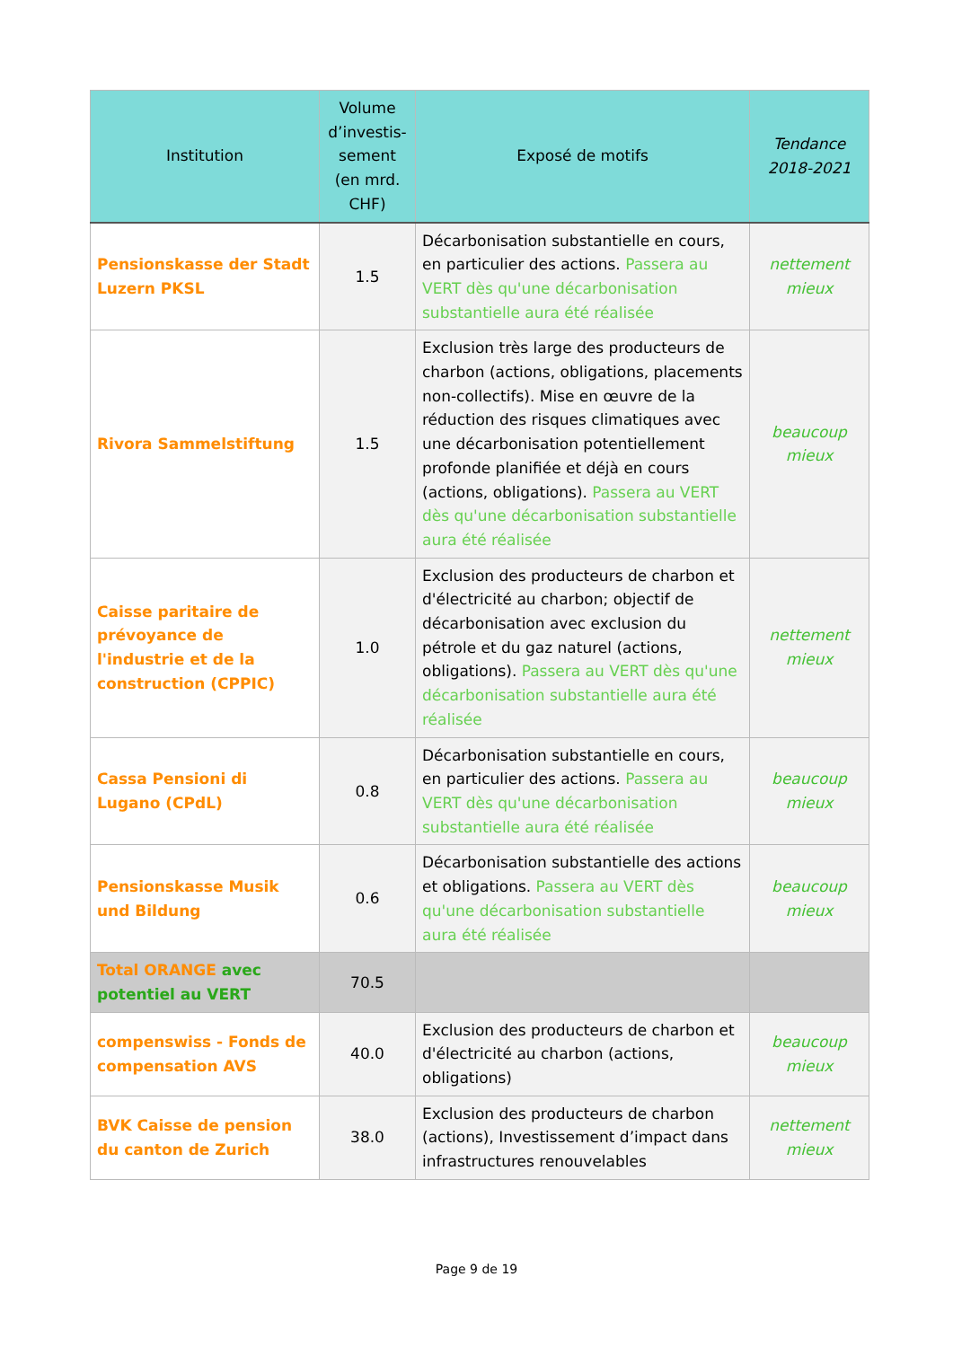| Institution | Volume d’investis-sement (en mrd. CHF) | Exposé de motifs | Tendance 2018-2021 |
| --- | --- | --- | --- |
| Pensionskasse der Stadt Luzern PKSL | 1.5 | Décarbonisation substantielle en cours, en particulier des actions. Passera au VERT dès qu'une décarbonisation substantielle aura été réalisée | nettement mieux |
| Rivora Sammelstiftung | 1.5 | Exclusion très large des producteurs de charbon (actions, obligations, placements non-collectifs). Mise en œuvre de la réduction des risques climatiques avec une décarbonisation potentiellement profonde planifiée et déjà en cours (actions, obligations). Passera au VERT dès qu'une décarbonisation substantielle aura été réalisée | beaucoup mieux |
| Caisse paritaire de prévoyance de l'industrie et de la construction (CPPIC) | 1.0 | Exclusion des producteurs de charbon et d'électricité au charbon; objectif de décarbonisation avec exclusion du pétrole et du gaz naturel (actions, obligations). Passera au VERT dès qu'une décarbonisation substantielle aura été réalisée | nettement mieux |
| Cassa Pensioni di Lugano (CPdL) | 0.8 | Décarbonisation substantielle en cours, en particulier des actions. Passera au VERT dès qu'une décarbonisation substantielle aura été réalisée | beaucoup mieux |
| Pensionskasse Musik und Bildung | 0.6 | Décarbonisation substantielle des actions et obligations. Passera au VERT dès qu'une décarbonisation substantielle aura été réalisée | beaucoup mieux |
| Total ORANGE avec potentiel au VERT | 70.5 | | |
| compenswiss - Fonds de compensation AVS | 40.0 | Exclusion des producteurs de charbon et d'électricité au charbon (actions, obligations) | beaucoup mieux |
| BVK Caisse de pension du canton de Zurich | 38.0 | Exclusion des producteurs de charbon (actions), Investissement d’impact dans infrastructures renouvelables | nettement mieux |
Page 9 de 19